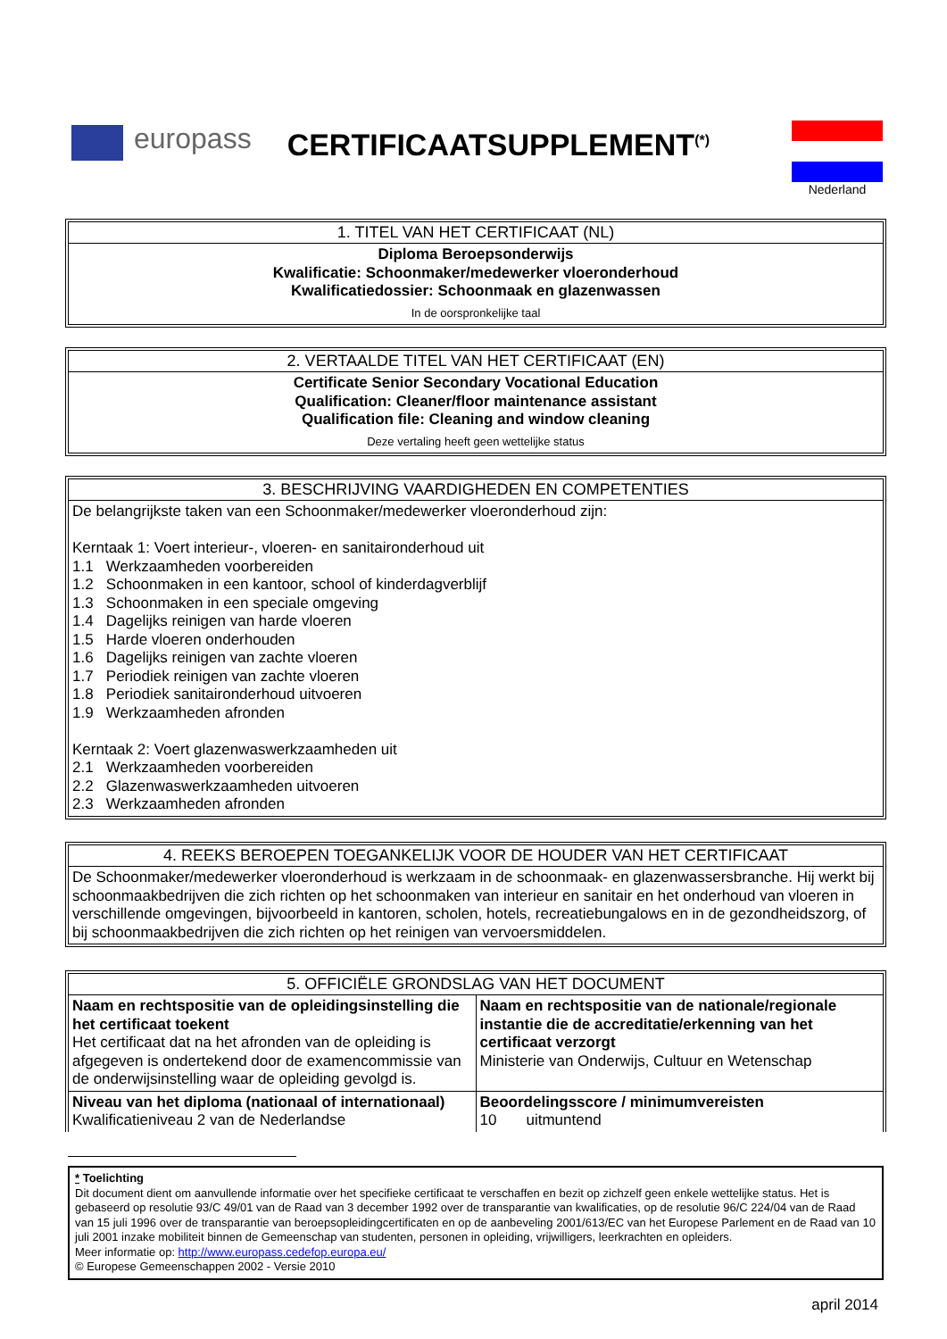europass
CERTIFICAATSUPPLEMENT<sup>(*)</sup>
Nederland
| 1. TITEL VAN HET CERTIFICAAT (NL) |
| --- |
| Diploma Beroepsonderwijs Kwalificatie: Schoonmaker/medewerker vloeronderhoud Kwalificatiedossier: Schoonmaak en glazenwassen |
| In de oorspronkelijke taal |
| 2. VERTAALDE TITEL VAN HET CERTIFICAAT (EN) |
| --- |
| Certificate Senior Secondary Vocational Education Qualification: Cleaner/floor maintenance assistant Qualification file: Cleaning and window cleaning |
| Deze vertaling heeft geen wettelijke status |
| 3. BESCHRIJVING VAARDIGHEDEN EN COMPETENTIES |
| --- |
| De belangrijkste taken van een Schoonmaker/medewerker vloeronderhoud zijn: Kerntaak 1: Voert interieur-, vloeren- en sanitaironderhoud uit 1.1 Werkzaamheden voorbereiden 1.2 Schoonmaken in een kantoor, school of kinderdagverblijf 1.3 Schoonmaken in een speciale omgeving 1.4 Dagelijks reinigen van harde vloeren 1.5 Harde vloeren onderhouden 1.6 Dagelijks reinigen van zachte vloeren 1.7 Periodiek reinigen van zachte vloeren 1.8 Periodiek sanitaironderhoud uitvoeren 1.9 Werkzaamheden afronden Kerntaak 2: Voert glazenwaswerkzaamheden uit 2.1 Werkzaamheden voorbereiden 2.2 Glazenwaswerkzaamheden uitvoeren 2.3 Werkzaamheden afronden |
| 4. REEKS BEROEPEN TOEGANKELIJK VOOR DE HOUDER VAN HET CERTIFICAAT |
| --- |
| De Schoonmaker/medewerker vloeronderhoud is werkzaam in de schoonmaak- en glazenwassersbranche. Hij werkt bij schoonmaakbedrijven die zich richten op het schoonmaken van interieur en sanitair en het onderhoud van vloeren in verschillende omgevingen, bijvoorbeeld in kantoren, scholen, hotels, recreatiebungalows en in de gezondheidszorg, of bij schoonmaakbedrijven die zich richten op het reinigen van vervoersmiddelen. |
| 5. OFFICIËLE GRONDSLAG VAN HET DOCUMENT | |
| --- | --- |
| Naam en rechtspositie van de opleidingsinstelling die het certificaat toekent Het certificaat dat na het afronden van de opleiding is afgegeven is ondertekend door de examencommissie van de onderwijsinstelling waar de opleiding gevolgd is. | Naam en rechtspositie van de nationale/regionale instantie die de accreditatie/erkenning van het certificaat verzorgt Ministerie van Onderwijs, Cultuur en Wetenschap |
| Niveau van het diploma (nationaal of internationaal) Kwalificatieniveau 2 van de Nederlandse | Beoordelingsscore / minimumvereisten 10 uitmuntend |
* Toelichting
Dit document dient om aanvullende informatie over het specifieke certificaat te verschaffen en bezit op zichzelf geen enkele wettelijke status. Het is gebaseerd op resolutie 93/C 49/01 van de Raad van 3 december 1992 over de transparantie van kwalificaties, op de resolutie 96/C 224/04 van de Raad van 15 juli 1996 over de transparantie van beroepsopleidingcertificaten en op de aanbeveling 2001/613/EC van het Europese Parlement en de Raad van 10 juli 2001 inzake mobiliteit binnen de Gemeenschap van studenten, personen in opleiding, vrijwilligers, leerkrachten en opleiders.
Meer informatie op: http://www.europass.cedefop.europa.eu/
© Europese Gemeenschappen 2002 - Versie 2010
april 2014